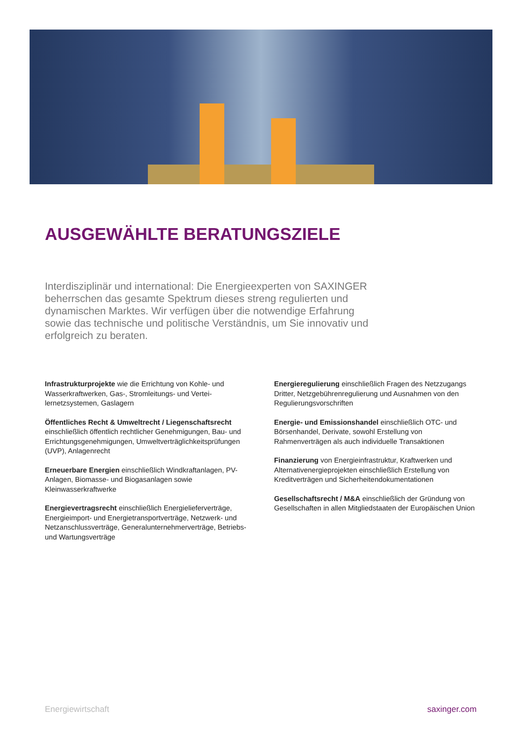AUSGEWÄHLTE BERATUNGSZIELE
Interdisziplinär und international: Die Energieexperten von SAXINGER beherrschen das gesamte Spektrum dieses streng regulierten und dynamischen Marktes. Wir verfügen über die notwendige Erfahrung sowie das technische und politische Verständnis, um Sie innovativ und erfolgreich zu beraten.
Infrastrukturprojekte wie die Errichtung von Kohle- und Wasserkraftwerken, Gas-, Stromleitungs- und Vertei­lernetzsystemen, Gaslagern
Öffentliches Recht & Umweltrecht / Liegenschaftsrecht einschließlich öffentlich rechtlicher Genehmigungen, Bau- und Errichtungsgenehmigungen, Umweltverträglichkeitsprüfungen (UVP), Anlagenrecht
Erneuerbare Energien einschließlich Windkraftanlagen, PV-Anlagen, Biomasse- und Biogasanlagen sowie Kleinwasserkraftwerke
Energievertragsrecht einschließlich Energielieferverträge, Energieimport- und Energietransportverträge, Netzwerk- und Netzanschlussverträge, Generalunternehmerverträge, Betriebs- und Wartungsverträge
Energieregulierung einschließlich Fragen des Netzzugangs Dritter, Netzgebührenregulierung und Ausnahmen von den Regulierungsvorschriften
Energie- und Emissionshandel einschließlich OTC- und Börsenhandel, Derivate, sowohl Erstellung von Rahmenverträgen als auch individuelle Transaktionen
Finanzierung von Energieinfrastruktur, Kraftwerken und Alternativenergieprojekten einschließlich Erstellung von Kreditverträgen und Sicherheitendokumentationen
Gesellschaftsrecht / M&A einschließlich der Gründung von Gesellschaften in allen Mitgliedstaaten der Europäischen Union
Energiewirtschaft saxinger.com